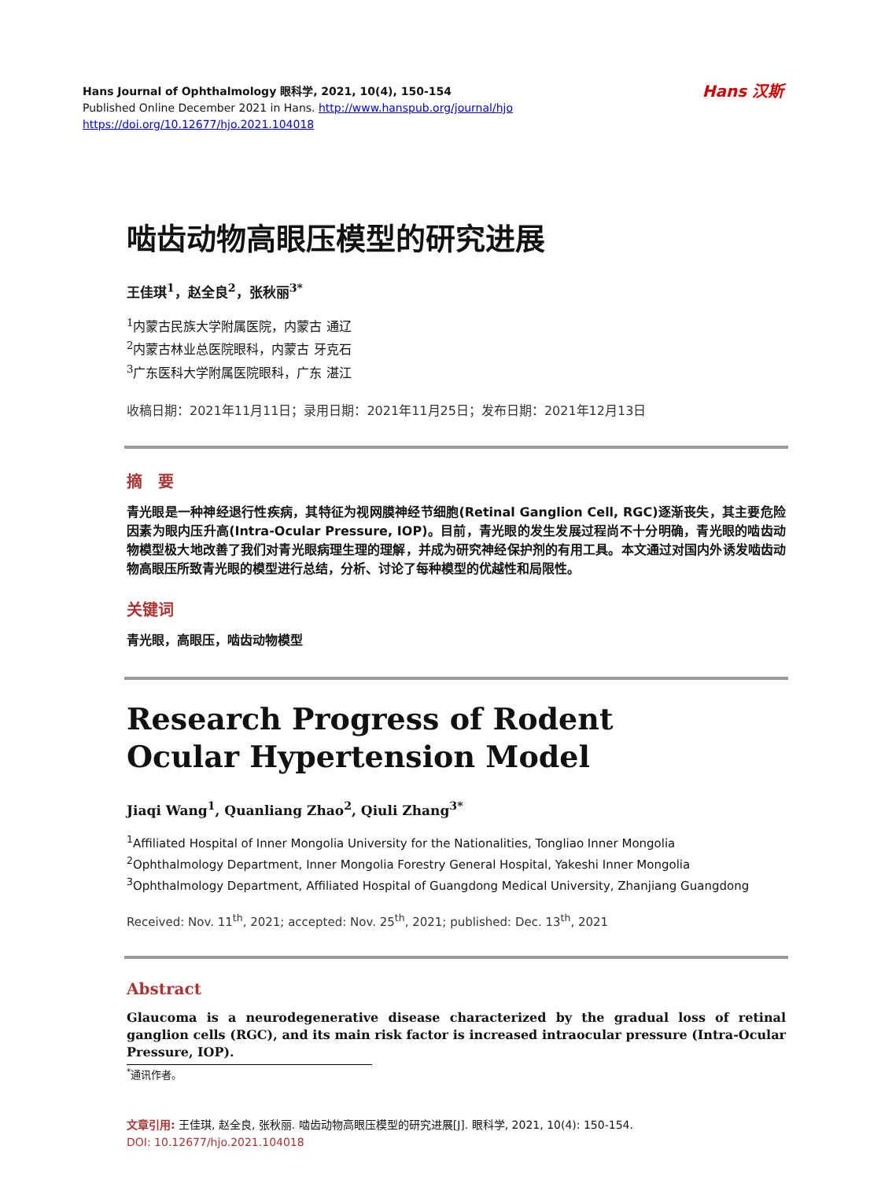Hans Journal of Ophthalmology 眼科学, 2021, 10(4), 150-154
Published Online December 2021 in Hans. http://www.hanspub.org/journal/hjo
https://doi.org/10.12677/hjo.2021.104018
Hans 汉斯
啮齿动物高眼压模型的研究进展
王佳琪<sup>1</sup>，赵全良<sup>2</sup>，张秋丽<sup>3*</sup>
<sup>1</sup> 内蒙古民族大学附属医院，内蒙古 通辽
<sup>2</sup> 内蒙古林业总医院眼科，内蒙古 牙克石
<sup>3</sup> 广东医科大学附属医院眼科，广东 湛江
收稿日期：2021年11月11日；录用日期：2021年11月25日；发布日期：2021年12月13日
摘　要
青光眼是一种神经退行性疾病，其特征为视网膜神经节细胞(Retinal Ganglion Cell, RGC)逐渐丧失，其主要危险因素为眼内压升高(Intra-Ocular Pressure, IOP)。目前，青光眼的发生发展过程尚不十分明确，青光眼的啮齿动物模型极大地改善了我们对青光眼病理生理的理解，并成为研究神经保护剂的有用工具。本文通过对国内外诱发啮齿动物高眼压所致青光眼的模型进行总结，分析、讨论了每种模型的优越性和局限性。
关键词
青光眼，高眼压，啮齿动物模型
Research Progress of Rodent
Ocular Hypertension Model
Jiaqi Wang<sup>1</sup>, Quanliang Zhao<sup>2</sup>, Qiuli Zhang<sup>3*</sup>
<sup>1</sup> Affiliated Hospital of Inner Mongolia University for the Nationalities, Tongliao Inner Mongolia
<sup>2</sup> Ophthalmology Department, Inner Mongolia Forestry General Hospital, Yakeshi Inner Mongolia
<sup>3</sup> Ophthalmology Department, Affiliated Hospital of Guangdong Medical University, Zhanjiang Guangdong
Received: Nov. 11<sup>th</sup>, 2021; accepted: Nov. 25<sup>th</sup>, 2021; published: Dec. 13<sup>th</sup>, 2021
Abstract
Glaucoma is a neurodegenerative disease characterized by the gradual loss of retinal ganglion cells (RGC), and its main risk factor is increased intraocular pressure (Intra-Ocular Pressure, IOP).
<sup>*</sup> 通讯作者。
文章引用: 王佳琪, 赵全良, 张秋丽. 啮齿动物高眼压模型的研究进展[J]. 眼科学, 2021, 10(4): 150-154.
DOI: 10.12677/hjo.2021.104018